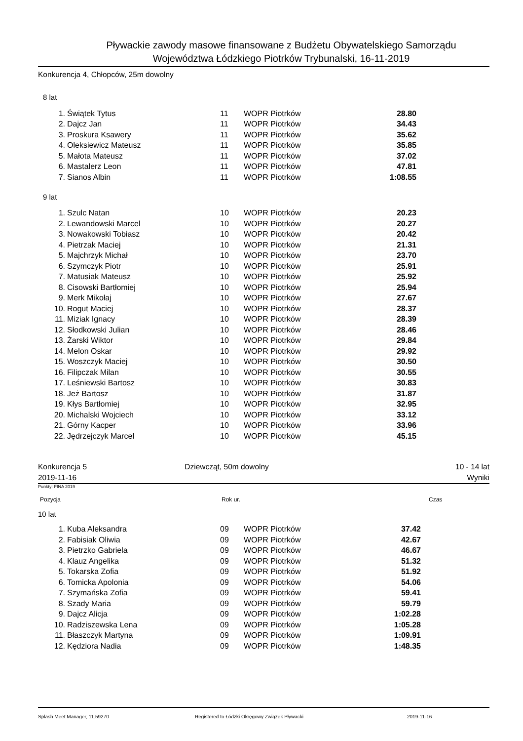Pływackie zawody masowe finansowane z Budżetu Obywatelskiego Samorządu
Województwa Łódzkiego Piotrków Trybunalski, 16-11-2019
Konkurencja 4, Chłopców, 25m dowolny
8 lat
| 1. | Świątek Tytus | 11 | WOPR Piotrków | 28.80 |
| 2. | Dajcz Jan | 11 | WOPR Piotrków | 34.43 |
| 3. | Proskura Ksawery | 11 | WOPR Piotrków | 35.62 |
| 4. | Oleksiewicz Mateusz | 11 | WOPR Piotrków | 35.85 |
| 5. | Małota Mateusz | 11 | WOPR Piotrków | 37.02 |
| 6. | Mastalerz Leon | 11 | WOPR Piotrków | 47.81 |
| 7. | Sianos Albin | 11 | WOPR Piotrków | 1:08.55 |
9 lat
| 1. | Szulc Natan | 10 | WOPR Piotrków | 20.23 |
| 2. | Lewandowski Marcel | 10 | WOPR Piotrków | 20.27 |
| 3. | Nowakowski Tobiasz | 10 | WOPR Piotrków | 20.42 |
| 4. | Pietrzak Maciej | 10 | WOPR Piotrków | 21.31 |
| 5. | Majchrzyk Michał | 10 | WOPR Piotrków | 23.70 |
| 6. | Szymczyk Piotr | 10 | WOPR Piotrków | 25.91 |
| 7. | Matusiak Mateusz | 10 | WOPR Piotrków | 25.92 |
| 8. | Cisowski Bartłomiej | 10 | WOPR Piotrków | 25.94 |
| 9. | Merk Mikołaj | 10 | WOPR Piotrków | 27.67 |
| 10. | Rogut Maciej | 10 | WOPR Piotrków | 28.37 |
| 11. | Miziak Ignacy | 10 | WOPR Piotrków | 28.39 |
| 12. | Słodkowski Julian | 10 | WOPR Piotrków | 28.46 |
| 13. | Żarski Wiktor | 10 | WOPR Piotrków | 29.84 |
| 14. | Melon Oskar | 10 | WOPR Piotrków | 29.92 |
| 15. | Woszczyk Maciej | 10 | WOPR Piotrków | 30.50 |
| 16. | Filipczak Milan | 10 | WOPR Piotrków | 30.55 |
| 17. | Leśniewski Bartosz | 10 | WOPR Piotrków | 30.83 |
| 18. | Jeż Bartosz | 10 | WOPR Piotrków | 31.87 |
| 19. | Kłys Bartłomiej | 10 | WOPR Piotrków | 32.95 |
| 20. | Michalski Wojciech | 10 | WOPR Piotrków | 33.12 |
| 21. | Górny Kacper | 10 | WOPR Piotrków | 33.96 |
| 22. | Jędrzejczyk Marcel | 10 | WOPR Piotrków | 45.15 |
Konkurencja 5
2019-11-16
Dziewcząt, 50m dowolny 10 - 14 lat
Wyniki
Punkty: FINA 2019
Pozycja Rok ur. Czas
10 lat
| 1. | Kuba Aleksandra | 09 | WOPR Piotrków | 37.42 |
| 2. | Fabisiak Oliwia | 09 | WOPR Piotrków | 42.67 |
| 3. | Pietrzko Gabriela | 09 | WOPR Piotrków | 46.67 |
| 4. | Klauz Angelika | 09 | WOPR Piotrków | 51.32 |
| 5. | Tokarska Zofia | 09 | WOPR Piotrków | 51.92 |
| 6. | Tomicka Apolonia | 09 | WOPR Piotrków | 54.06 |
| 7. | Szymańska Zofia | 09 | WOPR Piotrków | 59.41 |
| 8. | Szady Maria | 09 | WOPR Piotrków | 59.79 |
| 9. | Dajcz Alicja | 09 | WOPR Piotrków | 1:02.28 |
| 10. | Radziszewska Lena | 09 | WOPR Piotrków | 1:05.28 |
| 11. | Błaszczyk Martyna | 09 | WOPR Piotrków | 1:09.91 |
| 12. | Kędziora Nadia | 09 | WOPR Piotrków | 1:48.35 |
Splash Meet Manager, 11.59270 Registered to Łódzki Okręgowy Związek Pływacki 2019-11-16